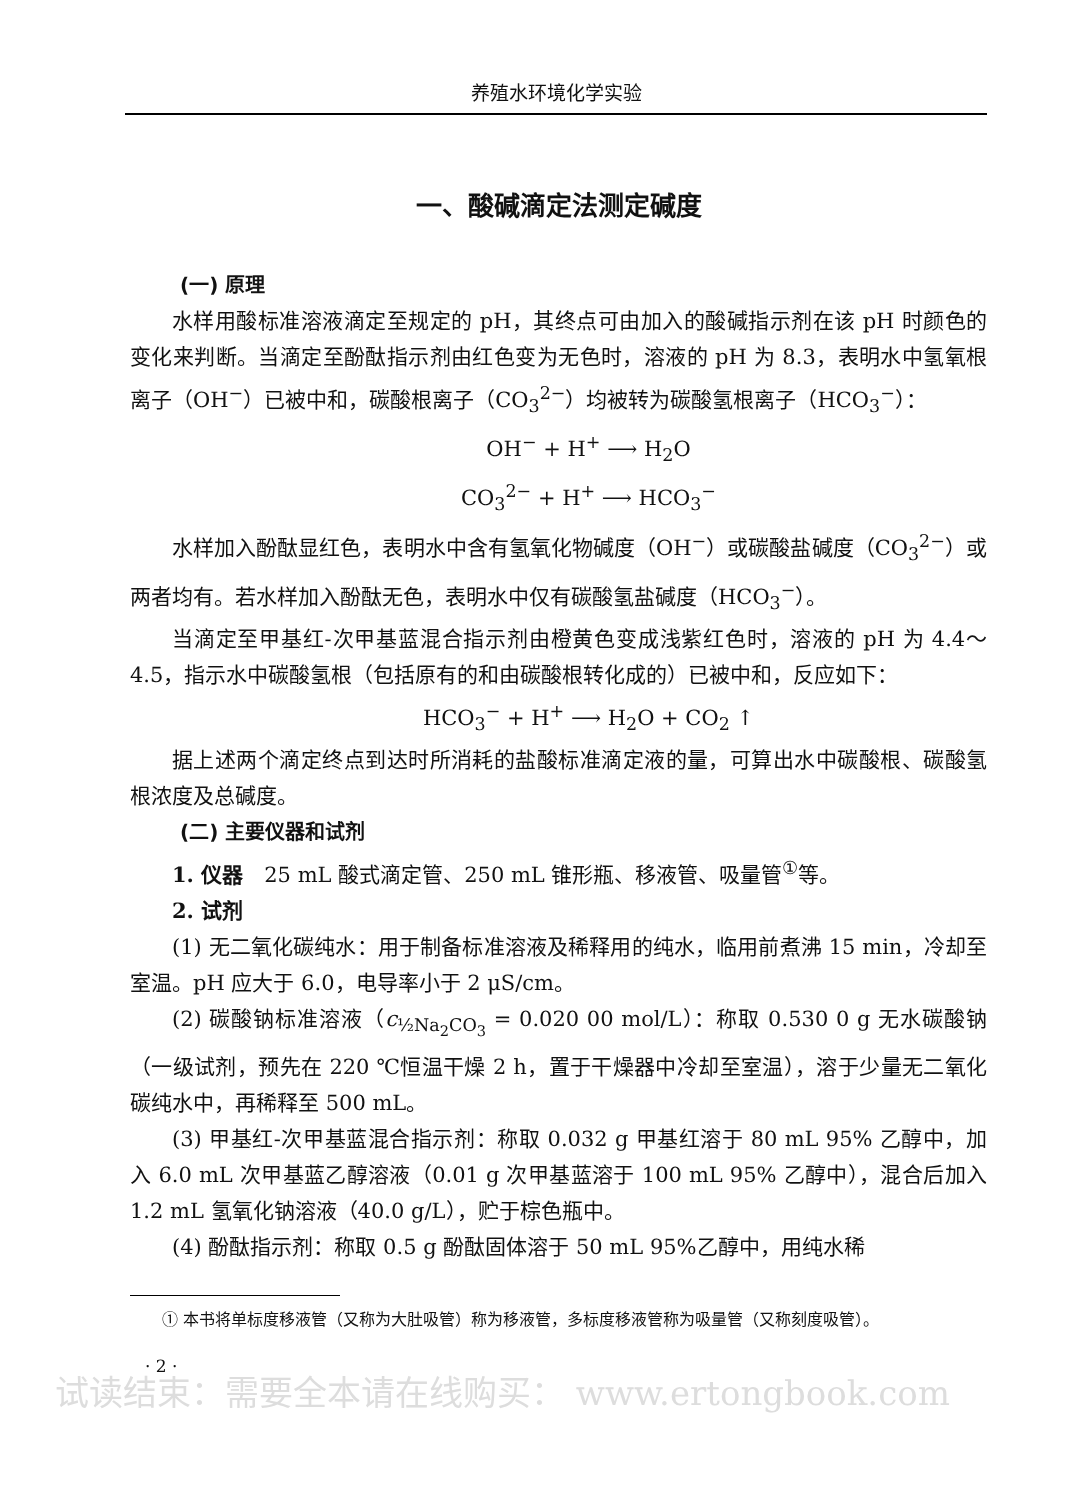养殖水环境化学实验
一、酸碱滴定法测定碱度
(一) 原理
水样用酸标准溶液滴定至规定的 pH，其终点可由加入的酸碱指示剂在该 pH 时颜色的变化来判断。当滴定至酚酞指示剂由红色变为无色时，溶液的 pH 为 8.3，表明水中氢氧根离子（OH<sup>−</sup>）已被中和，碳酸根离子（CO<sub>3</sub><sup>2−</sup>）均被转为碳酸氢根离子（HCO<sub>3</sub><sup>−</sup>）：
OH<sup>−</sup> + H<sup>+</sup> ⟶ H<sub>2</sub>O
CO<sub>3</sub><sup>2−</sup> + H<sup>+</sup> ⟶ HCO<sub>3</sub><sup>−</sup>
水样加入酚酞显红色，表明水中含有氢氧化物碱度（OH<sup>−</sup>）或碳酸盐碱度（CO<sub>3</sub><sup>2−</sup>）或两者均有。若水样加入酚酞无色，表明水中仅有碳酸氢盐碱度（HCO<sub>3</sub><sup>−</sup>）。
当滴定至甲基红-次甲基蓝混合指示剂由橙黄色变成浅紫红色时，溶液的 pH 为 4.4～4.5，指示水中碳酸氢根（包括原有的和由碳酸根转化成的）已被中和，反应如下：
HCO<sub>3</sub><sup>−</sup> + H<sup>+</sup> ⟶ H<sub>2</sub>O + CO<sub>2</sub> ↑
据上述两个滴定终点到达时所消耗的盐酸标准滴定液的量，可算出水中碳酸根、碳酸氢根浓度及总碱度。
(二) 主要仪器和试剂
1. 仪器　25 mL 酸式滴定管、250 mL 锥形瓶、移液管、吸量管<sup>①</sup>等。
2. 试剂
(1) 无二氧化碳纯水：用于制备标准溶液及稀释用的纯水，临用前煮沸 15 min，冷却至室温。pH 应大于 6.0，电导率小于 2 μS/cm。
(2) 碳酸钠标准溶液（c<sub>½Na<sub>2</sub>CO<sub>3</sub></sub> = 0.020 00 mol/L）：称取 0.530 0 g 无水碳酸钠（一级试剂，预先在 220 ℃恒温干燥 2 h，置于干燥器中冷却至室温），溶于少量无二氧化碳纯水中，再稀释至 500 mL。
(3) 甲基红-次甲基蓝混合指示剂：称取 0.032 g 甲基红溶于 80 mL 95% 乙醇中，加入 6.0 mL 次甲基蓝乙醇溶液（0.01 g 次甲基蓝溶于 100 mL 95% 乙醇中），混合后加入 1.2 mL 氢氧化钠溶液（40.0 g/L），贮于棕色瓶中。
(4) 酚酞指示剂：称取 0.5 g 酚酞固体溶于 50 mL 95%乙醇中，用纯水稀
① 本书将单标度移液管（又称为大肚吸管）称为移液管，多标度移液管称为吸量管（又称刻度吸管）。
· 2 ·
试读结束：需要全本请在线购买： www.ertongbook.com